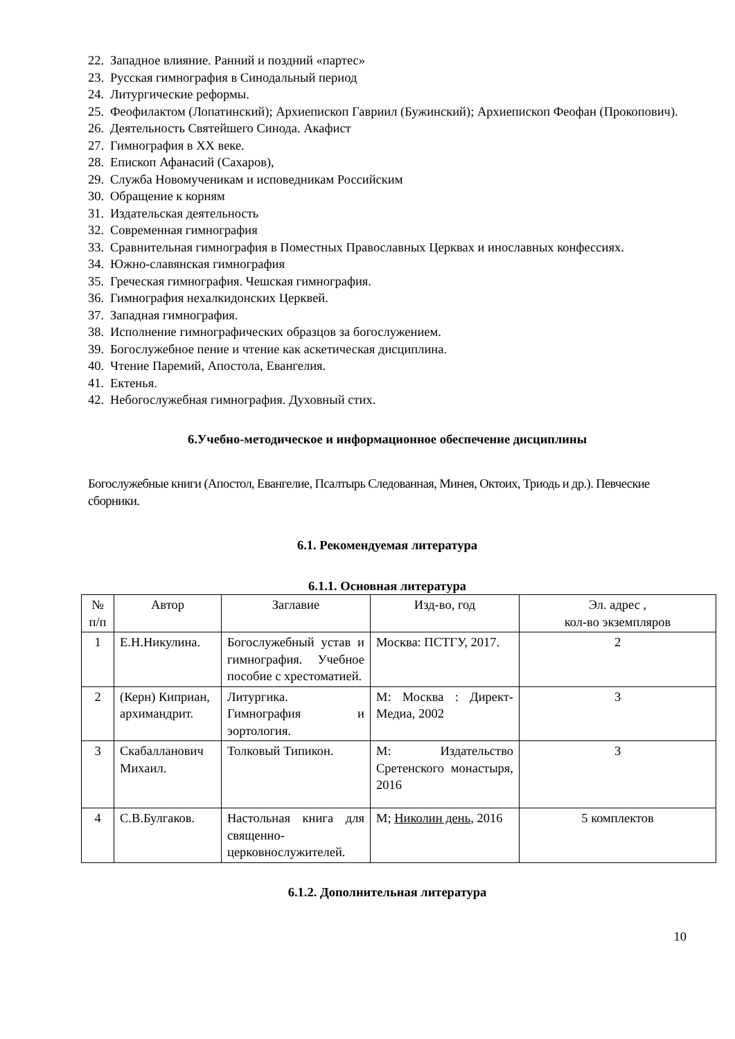22. Западное влияние. Ранний и поздний «партес»
23. Русская гимнография в Синодальный период
24. Литургические реформы.
25. Феофилактом (Лопатинский); Архиепископ Гавриил (Бужинский); Архиепископ Феофан (Прокопович).
26. Деятельность Святейшего Синода. Акафист
27. Гимнография в ХХ веке.
28. Епископ Афанасий (Сахаров),
29. Служба Новомученикам и исповедникам Российским
30. Обращение к корням
31. Издательская деятельность
32. Современная гимнография
33. Сравнительная гимнография в Поместных Православных Церквах и инославных конфессиях.
34. Южно-славянская гимнография
35. Греческая гимнография. Чешская гимнография.
36. Гимнография нехалкидонских Церквей.
37. Западная гимнография.
38. Исполнение гимнографических образцов за богослужением.
39. Богослужебное пение и чтение как аскетическая дисциплина.
40. Чтение Паремий, Апостола, Евангелия.
41. Ектенья.
42. Небогослужебная гимнография. Духовный стих.
6.Учебно-методическое и информационное обеспечение дисциплины
Богослужебные книги (Апостол, Евангелие, Псалтырь Следованная, Минея, Октоих, Триодь и др.). Певческие сборники.
6.1. Рекомендуемая литература
6.1.1. Основная литература
| № п/п | Автор | Заглавие | Изд-во, год | Эл. адрес , кол-во экземпляров |
| 1 | Е.Н.Никулина. | Богослужебный устав и гимнография. Учебное пособие с хрестоматией. | Москва: ПСТГУ, 2017. | 2 |
| 2 | (Керн) Киприан, архимандрит. | Литургика. Гимнография и эортология. | М: Москва : Директ-Медиа, 2002 | 3 |
| 3 | Скабалланович Михаил. | Толковый Типикон. | М: Издательство Сретенского монастыря, 2016 | 3 |
| 4 | С.В.Булгаков. | Настольная книга для священно-церковнослужителей. | М; Николин день , 2016 | 5 комплектов |
6.1.2. Дополнительная литература
10